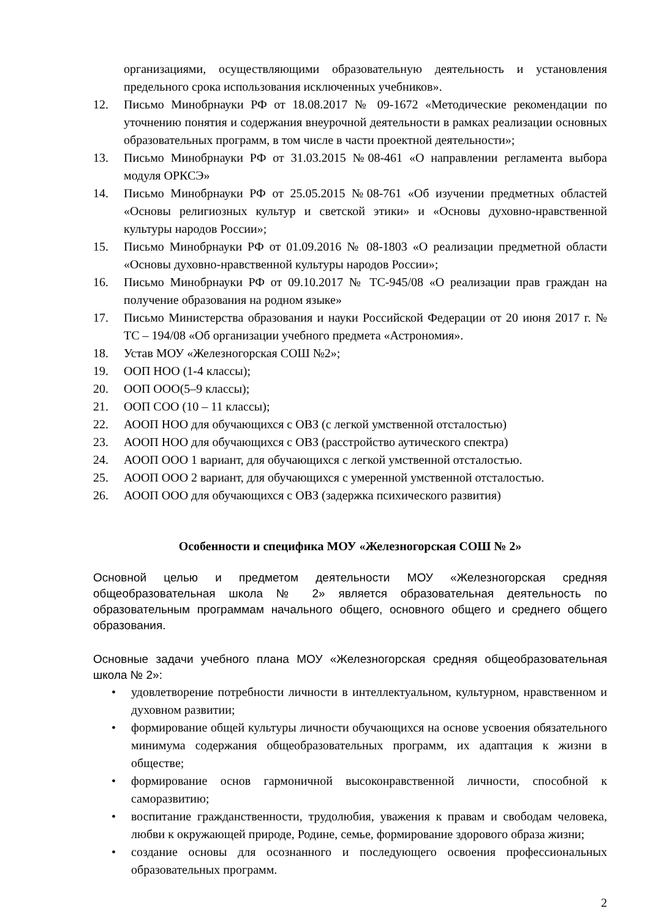организациями, осуществляющими образовательную деятельность и установления предельного срока использования исключенных учебников».
12. Письмо Минобрнауки РФ от 18.08.2017 № 09-1672 «Методические рекомендации по уточнению понятия и содержания внеурочной деятельности в рамках реализации основных образовательных программ, в том числе в части проектной деятельности»;
13. Письмо Минобрнауки РФ от 31.03.2015 №08-461 «О направлении регламента выбора модуля ОРКСЭ»
14. Письмо Минобрнауки РФ от 25.05.2015 №08-761 «Об изучении предметных областей «Основы религиозных культур и светской этики» и «Основы духовно-нравственной культуры народов России»;
15. Письмо Минобрнауки РФ от 01.09.2016 № 08-1803 «О реализации предметной области «Основы духовно-нравственной культуры народов России»;
16. Письмо Минобрнауки РФ от 09.10.2017 № ТС-945/08 «О реализации прав граждан на получение образования на родном языке»
17. Письмо Министерства образования и науки Российской Федерации от 20 июня 2017 г. № ТС – 194/08 «Об организации учебного предмета «Астрономия».
18. Устав МОУ «Железногорская СОШ №2»;
19. ООП НОО (1-4 классы);
20. ООП ООО(5–9 классы);
21. ООП СОО (10 – 11 классы);
22. АООП НОО для обучающихся с ОВЗ (с легкой умственной отсталостью)
23. АООП НОО для обучающихся с ОВЗ (расстройство аутического спектра)
24. АООП ООО 1 вариант, для обучающихся с легкой умственной отсталостью.
25. АООП ООО 2 вариант, для обучающихся с умеренной умственной отсталостью.
26. АООП ООО для обучающихся с ОВЗ (задержка психического развития)
Особенности и специфика МОУ «Железногорская СОШ № 2»
Основной целью и предметом деятельности МОУ «Железногорская средняя общеобразовательная школа № 2» является образовательная деятельность по образовательным программам начального общего, основного общего и среднего общего образования.
Основные задачи учебного плана МОУ «Железногорская средняя общеобразовательная школа № 2»:
• удовлетворение потребности личности в интеллектуальном, культурном, нравственном и духовном развитии;
• формирование общей культуры личности обучающихся на основе усвоения обязательного минимума содержания общеобразовательных программ, их адаптация к жизни в обществе;
• формирование основ гармоничной высоконравственной личности, способной к саморазвитию;
• воспитание гражданственности, трудолюбия, уважения к правам и свободам человека, любви к окружающей природе, Родине, семье, формирование здорового образа жизни;
• создание основы для осознанного и последующего освоения профессиональных образовательных программ.
2